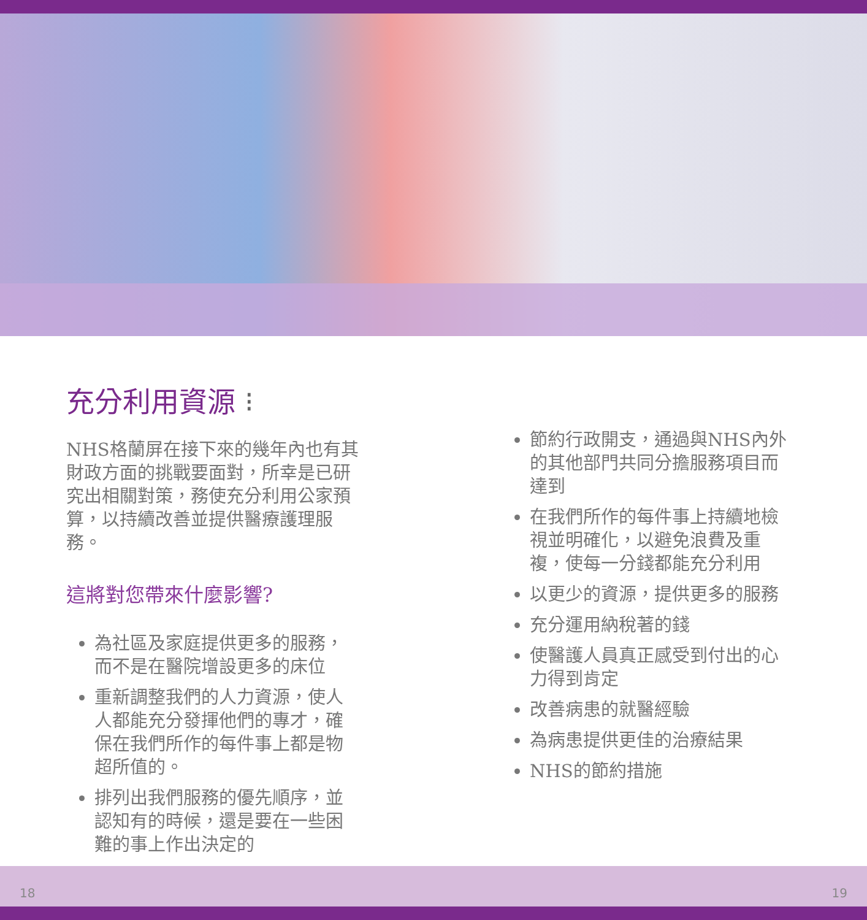充分利用資源 ⁝
NHS格蘭屏在接下來的幾年內也有其財政方面的挑戰要面對，所幸是已研究出相關對策，務使充分利用公家預算，以持續改善並提供醫療護理服務。
這將對您帶來什麼影響?
為社區及家庭提供更多的服務，而不是在醫院增設更多的床位
重新調整我們的人力資源，使人人都能充分發揮他們的專才，確保在我們所作的每件事上都是物超所值的。
排列出我們服務的優先順序，並認知有的時候，還是要在一些困難的事上作出決定的
節約行政開支，通過與NHS內外的其他部門共同分擔服務項目而達到
在我們所作的每件事上持續地檢視並明確化，以避免浪費及重複，使每一分錢都能充分利用
以更少的資源，提供更多的服務
充分運用納稅著的錢
使醫護人員真正感受到付出的心力得到肯定
改善病患的就醫經驗
為病患提供更佳的治療結果
NHS的節約措施
18 19